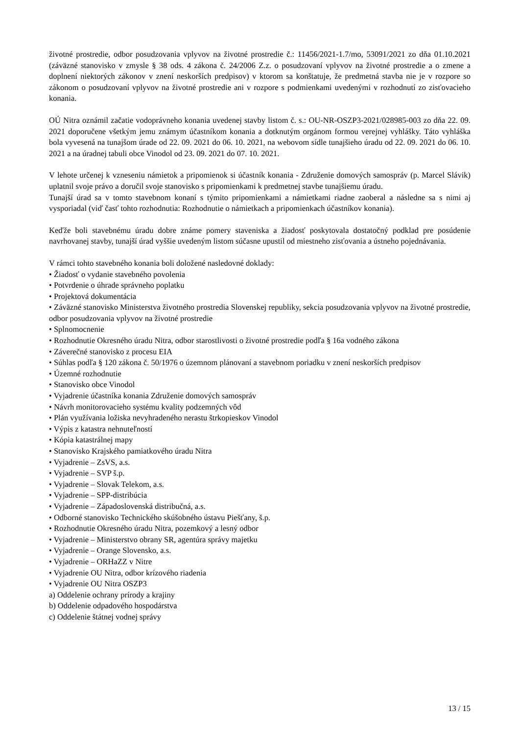životné prostredie, odbor posudzovania vplyvov na životné prostredie č.: 11456/2021-1.7/mo, 53091/2021 zo dňa 01.10.2021 (záväzné stanovisko v zmysle § 38 ods. 4 zákona č. 24/2006 Z.z. o posudzovaní vplyvov na životné prostredie a o zmene a doplnení niektorých zákonov v znení neskorších predpisov) v ktorom sa konštatuje, že predmetná stavba nie je v rozpore so zákonom o posudzovaní vplyvov na životné prostredie ani v rozpore s podmienkami uvedenými v rozhodnutí zo zisťovacieho konania.
OÚ Nitra oznámil začatie vodoprávneho konania uvedenej stavby listom č. s.: OU-NR-OSZP3-2021/028985-003 zo dňa 22. 09. 2021 doporučene všetkým jemu známym účastníkom konania a dotknutým orgánom formou verejnej vyhlášky. Táto vyhláška bola vyvesená na tunajšom úrade od 22. 09. 2021 do 06. 10. 2021, na webovom sídle tunajšieho úradu od 22. 09. 2021 do 06. 10. 2021 a na úradnej tabuli obce Vinodol od 23. 09. 2021 do 07. 10. 2021.
V lehote určenej k vzneseniu námietok a pripomienok si účastník konania - Združenie domových samospráv (p. Marcel Slávik) uplatnil svoje právo a doručil svoje stanovisko s pripomienkami k predmetnej stavbe tunajšiemu úradu.
Tunajší úrad sa v tomto stavebnom konaní s týmito pripomienkami a námietkami riadne zaoberal a následne sa s nimi aj vysporiadal (viď časť tohto rozhodnutia: Rozhodnutie o námietkach a pripomienkach účastníkov konania).
Keďže boli stavebnému úradu dobre známe pomery staveniska a žiadosť poskytovala dostatočný podklad pre posúdenie navrhovanej stavby, tunajší úrad vyššie uvedeným listom súčasne upustil od miestneho zisťovania a ústneho pojednávania.
V rámci tohto stavebného konania boli doložené nasledovné doklady:
• Žiadosť o vydanie stavebného povolenia
• Potvrdenie o úhrade správneho poplatku
• Projektová dokumentácia
• Záväzné stanovisko Ministerstva životného prostredia Slovenskej republiky, sekcia posudzovania vplyvov na životné prostredie, odbor posudzovania vplyvov na životné prostredie
• Splnomocnenie
• Rozhodnutie Okresného úradu Nitra, odbor starostlivosti o životné prostredie podľa § 16a vodného zákona
• Záverečné stanovisko z procesu EIA
• Súhlas podľa § 120 zákona č. 50/1976 o územnom plánovaní a stavebnom poriadku v znení neskorších predpisov
• Územné rozhodnutie
• Stanovisko obce Vinodol
• Vyjadrenie účastníka konania Združenie domových samospráv
• Návrh monitorovacieho systému kvality podzemných vôd
• Plán využívania ložiska nevyhradeného nerastu štrkopieskov Vinodol
• Výpis z katastra nehnuteľností
• Kópia katastrálnej mapy
• Stanovisko Krajského pamiatkového úradu Nitra
• Vyjadrenie – ZsVS, a.s.
• Vyjadrenie – SVP š.p.
• Vyjadrenie – Slovak Telekom, a.s.
• Vyjadrenie – SPP-distribúcia
• Vyjadrenie – Západoslovenská distribučná, a.s.
• Odborné stanovisko Technického skúšobného ústavu Piešťany, š.p.
• Rozhodnutie Okresného úradu Nitra, pozemkový a lesný odbor
• Vyjadrenie – Ministerstvo obrany SR, agentúra správy majetku
• Vyjadrenie – Orange Slovensko, a.s.
• Vyjadrenie – ORHaZZ v Nitre
• Vyjadrenie OU Nitra, odbor krízového riadenia
• Vyjadrenie OU Nitra OSZP3
a) Oddelenie ochrany prírody a krajiny
b) Oddelenie odpadového hospodárstva
c) Oddelenie štátnej vodnej správy
13 / 15